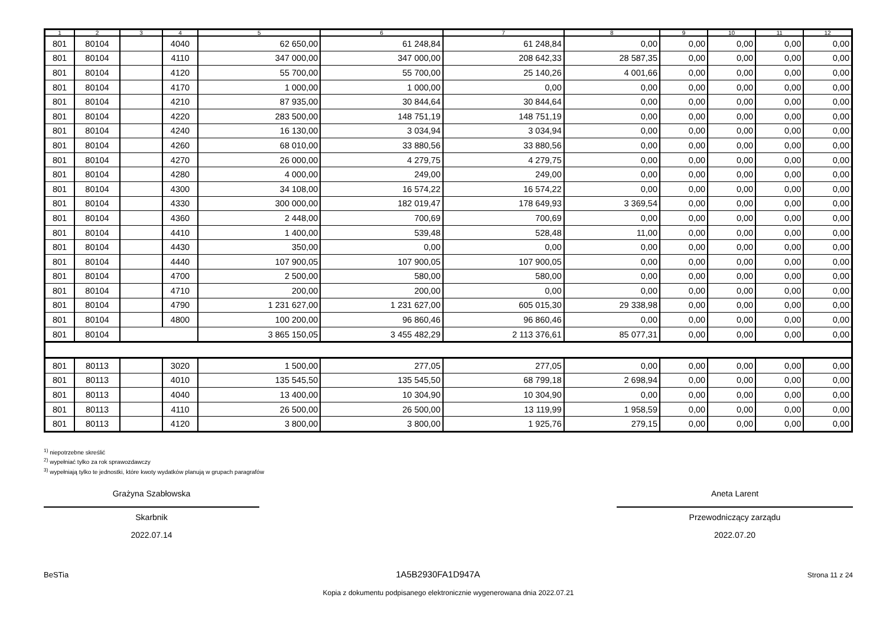| 1 | 2 | 3 | 4 | 5 | 6 | 7 | 8 | 9 | 10 | 11 | 12 |
| --- | --- | --- | --- | --- | --- | --- | --- | --- | --- | --- | --- |
| 801 | 80104 | | 4040 | 62 650,00 | 61 248,84 | 61 248,84 | 0,00 | 0,00 | 0,00 | 0,00 | 0,00 |
| 801 | 80104 | | 4110 | 347 000,00 | 347 000,00 | 208 642,33 | 28 587,35 | 0,00 | 0,00 | 0,00 | 0,00 |
| 801 | 80104 | | 4120 | 55 700,00 | 55 700,00 | 25 140,26 | 4 001,66 | 0,00 | 0,00 | 0,00 | 0,00 |
| 801 | 80104 | | 4170 | 1 000,00 | 1 000,00 | 0,00 | 0,00 | 0,00 | 0,00 | 0,00 | 0,00 |
| 801 | 80104 | | 4210 | 87 935,00 | 30 844,64 | 30 844,64 | 0,00 | 0,00 | 0,00 | 0,00 | 0,00 |
| 801 | 80104 | | 4220 | 283 500,00 | 148 751,19 | 148 751,19 | 0,00 | 0,00 | 0,00 | 0,00 | 0,00 |
| 801 | 80104 | | 4240 | 16 130,00 | 3 034,94 | 3 034,94 | 0,00 | 0,00 | 0,00 | 0,00 | 0,00 |
| 801 | 80104 | | 4260 | 68 010,00 | 33 880,56 | 33 880,56 | 0,00 | 0,00 | 0,00 | 0,00 | 0,00 |
| 801 | 80104 | | 4270 | 26 000,00 | 4 279,75 | 4 279,75 | 0,00 | 0,00 | 0,00 | 0,00 | 0,00 |
| 801 | 80104 | | 4280 | 4 000,00 | 249,00 | 249,00 | 0,00 | 0,00 | 0,00 | 0,00 | 0,00 |
| 801 | 80104 | | 4300 | 34 108,00 | 16 574,22 | 16 574,22 | 0,00 | 0,00 | 0,00 | 0,00 | 0,00 |
| 801 | 80104 | | 4330 | 300 000,00 | 182 019,47 | 178 649,93 | 3 369,54 | 0,00 | 0,00 | 0,00 | 0,00 |
| 801 | 80104 | | 4360 | 2 448,00 | 700,69 | 700,69 | 0,00 | 0,00 | 0,00 | 0,00 | 0,00 |
| 801 | 80104 | | 4410 | 1 400,00 | 539,48 | 528,48 | 11,00 | 0,00 | 0,00 | 0,00 | 0,00 |
| 801 | 80104 | | 4430 | 350,00 | 0,00 | 0,00 | 0,00 | 0,00 | 0,00 | 0,00 | 0,00 |
| 801 | 80104 | | 4440 | 107 900,05 | 107 900,05 | 107 900,05 | 0,00 | 0,00 | 0,00 | 0,00 | 0,00 |
| 801 | 80104 | | 4700 | 2 500,00 | 580,00 | 580,00 | 0,00 | 0,00 | 0,00 | 0,00 | 0,00 |
| 801 | 80104 | | 4710 | 200,00 | 200,00 | 0,00 | 0,00 | 0,00 | 0,00 | 0,00 | 0,00 |
| 801 | 80104 | | 4790 | 1 231 627,00 | 1 231 627,00 | 605 015,30 | 29 338,98 | 0,00 | 0,00 | 0,00 | 0,00 |
| 801 | 80104 | | 4800 | 100 200,00 | 96 860,46 | 96 860,46 | 0,00 | 0,00 | 0,00 | 0,00 | 0,00 |
| 801 | 80104 | | | 3 865 150,05 | 3 455 482,29 | 2 113 376,61 | 85 077,31 | 0,00 | 0,00 | 0,00 | 0,00 |
| 801 | 80113 | | 3020 | 1 500,00 | 277,05 | 277,05 | 0,00 | 0,00 | 0,00 | 0,00 | 0,00 |
| 801 | 80113 | | 4010 | 135 545,50 | 135 545,50 | 68 799,18 | 2 698,94 | 0,00 | 0,00 | 0,00 | 0,00 |
| 801 | 80113 | | 4040 | 13 400,00 | 10 304,90 | 10 304,90 | 0,00 | 0,00 | 0,00 | 0,00 | 0,00 |
| 801 | 80113 | | 4110 | 26 500,00 | 26 500,00 | 13 119,99 | 1 958,59 | 0,00 | 0,00 | 0,00 | 0,00 |
| 801 | 80113 | | 4120 | 3 800,00 | 3 800,00 | 1 925,76 | 279,15 | 0,00 | 0,00 | 0,00 | 0,00 |
<sup>1)</sup> niepotrzebne skreślić
<sup>2)</sup> wypełniać tylko za rok sprawozdawczy
<sup>3)</sup> wypełniają tylko te jednostki, które kwoty wydatków planują w grupach paragrafów
Grażyna Szabłowska
Skarbnik
2022.07.14
Aneta Larent
Przewodniczący zarządu
2022.07.20
BeSTia 1A5B2930FA1D947A Strona 11 z 24
Kopia z dokumentu podpisanego elektronicznie wygenerowana dnia 2022.07.21